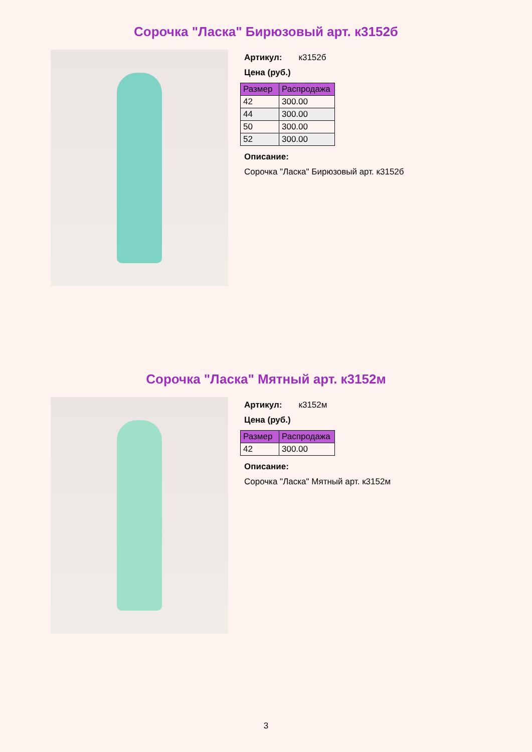Сорочка "Ласка" Бирюзовый арт. к3152б
Артикул: к3152б
Цена (руб.)
| Размер | Распродажа |
| --- | --- |
| 42 | 300.00 |
| 44 | 300.00 |
| 50 | 300.00 |
| 52 | 300.00 |
Описание:
Сорочка "Ласка" Бирюзовый арт. к3152б
Сорочка "Ласка" Мятный арт. к3152м
Артикул: к3152м
Цена (руб.)
| Размер | Распродажа |
| --- | --- |
| 42 | 300.00 |
Описание:
Сорочка "Ласка" Мятный арт. к3152м
3